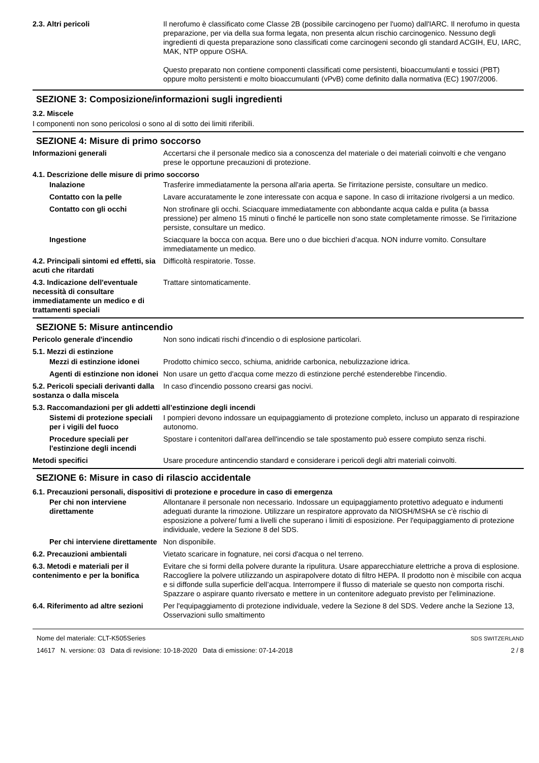2.3. Altri pericoli Il nerofumo è classificato come Classe 2B (possibile carcinogeno per l'uomo) dall'IARC. Il nerofumo in questa preparazione, per via della sua forma legata, non presenta alcun rischio carcinogenico. Nessuno degli ingredienti di questa preparazione sono classificati come carcinogeni secondo gli standard ACGIH, EU, IARC, MAK, NTP oppure OSHA.
Questo preparato non contiene componenti classificati come persistenti, bioaccumulanti e tossici (PBT) oppure molto persistenti e molto bioaccumulanti (vPvB) come definito dalla normativa (EC) 1907/2006.
SEZIONE 3: Composizione/informazioni sugli ingredienti
3.2. Miscele
I componenti non sono pericolosi o sono al di sotto dei limiti riferibili.
SEZIONE 4: Misure di primo soccorso
Informazioni generali Accertarsi che il personale medico sia a conoscenza del materiale o dei materiali coinvolti e che vengano prese le opportune precauzioni di protezione.
4.1. Descrizione delle misure di primo soccorso
Inalazione Trasferire immediatamente la persona all'aria aperta. Se l'irritazione persiste, consultare un medico.
Contatto con la pelle Lavare accuratamente le zone interessate con acqua e sapone. In caso di irritazione rivolgersi a un medico.
Contatto con gli occhi Non strofinare gli occhi. Sciacquare immediatamente con abbondante acqua calda e pulita (a bassa pressione) per almeno 15 minuti o finché le particelle non sono state completamente rimosse. Se l'irritazione persiste, consultare un medico.
Ingestione Sciacquare la bocca con acqua. Bere uno o due bicchieri d’acqua. NON indurre vomito. Consultare immediatamente un medico.
4.2. Principali sintomi ed effetti, sia acuti che ritardati
Difficoltà respiratorie. Tosse.
4.3. Indicazione dell'eventuale necessità di consultare immediatamente un medico e di trattamenti speciali
Trattare sintomaticamente.
SEZIONE 5: Misure antincendio
Pericolo generale d'incendio Non sono indicati rischi d'incendio o di esplosione particolari.
5.1. Mezzi di estinzione
Mezzi di estinzione idonei
Prodotto chimico secco, schiuma, anidride carbonica, nebulizzazione idrica.
Agenti di estinzione non idonei
Non usare un getto d'acqua come mezzo di estinzione perché estenderebbe l'incendio.
5.2. Pericoli speciali derivanti dalla sostanza o dalla miscela
In caso d'incendio possono crearsi gas nocivi.
5.3. Raccomandazioni per gli addetti all’estinzione degli incendi
Sistemi di protezione speciali per i vigili del fuoco
I pompieri devono indossare un equipaggiamento di protezione completo, incluso un apparato di respirazione autonomo.
Procedure speciali per l'estinzione degli incendi
Spostare i contenitori dall'area dell'incendio se tale spostamento può essere compiuto senza rischi.
Metodi specifici Usare procedure antincendio standard e considerare i pericoli degli altri materiali coinvolti.
SEZIONE 6: Misure in caso di rilascio accidentale
6.1. Precauzioni personali, dispositivi di protezione e procedure in caso di emergenza
Per chi non interviene direttamente
Allontanare il personale non necessario. Indossare un equipaggiamento protettivo adeguato e indumenti adeguati durante la rimozione. Utilizzare un respiratore approvato da NIOSH/MSHA se c'è rischio di esposizione a polvere/ fumi a livelli che superano i limiti di esposizione. Per l'equipaggiamento di protezione individuale, vedere la Sezione 8 del SDS.
Per chi interviene direttamente
Non disponibile.
6.2. Precauzioni ambientali Vietato scaricare in fognature, nei corsi d'acqua o nel terreno.
6.3. Metodi e materiali per il contenimento e per la bonifica
Evitare che si formi della polvere durante la ripulitura. Usare apparecchiature elettriche a prova di esplosione. Raccogliere la polvere utilizzando un aspirapolvere dotato di filtro HEPA. Il prodotto non è miscibile con acqua e si diffonde sulla superficie dell’acqua. Interrompere il flusso di materiale se questo non comporta rischi. Spazzare o aspirare quanto riversato e mettere in un contenitore adeguato previsto per l'eliminazione.
6.4. Riferimento ad altre sezioni
Per l'equipaggiamento di protezione individuale, vedere la Sezione 8 del SDS. Vedere anche la Sezione 13, Osservazioni sullo smaltimento
Nome del materiale: CLT-K505Series
14617 N. versione: 03 Data di revisione: 10-18-2020 Data di emissione: 07-14-2018
SDS SWITZERLAND
2 / 8